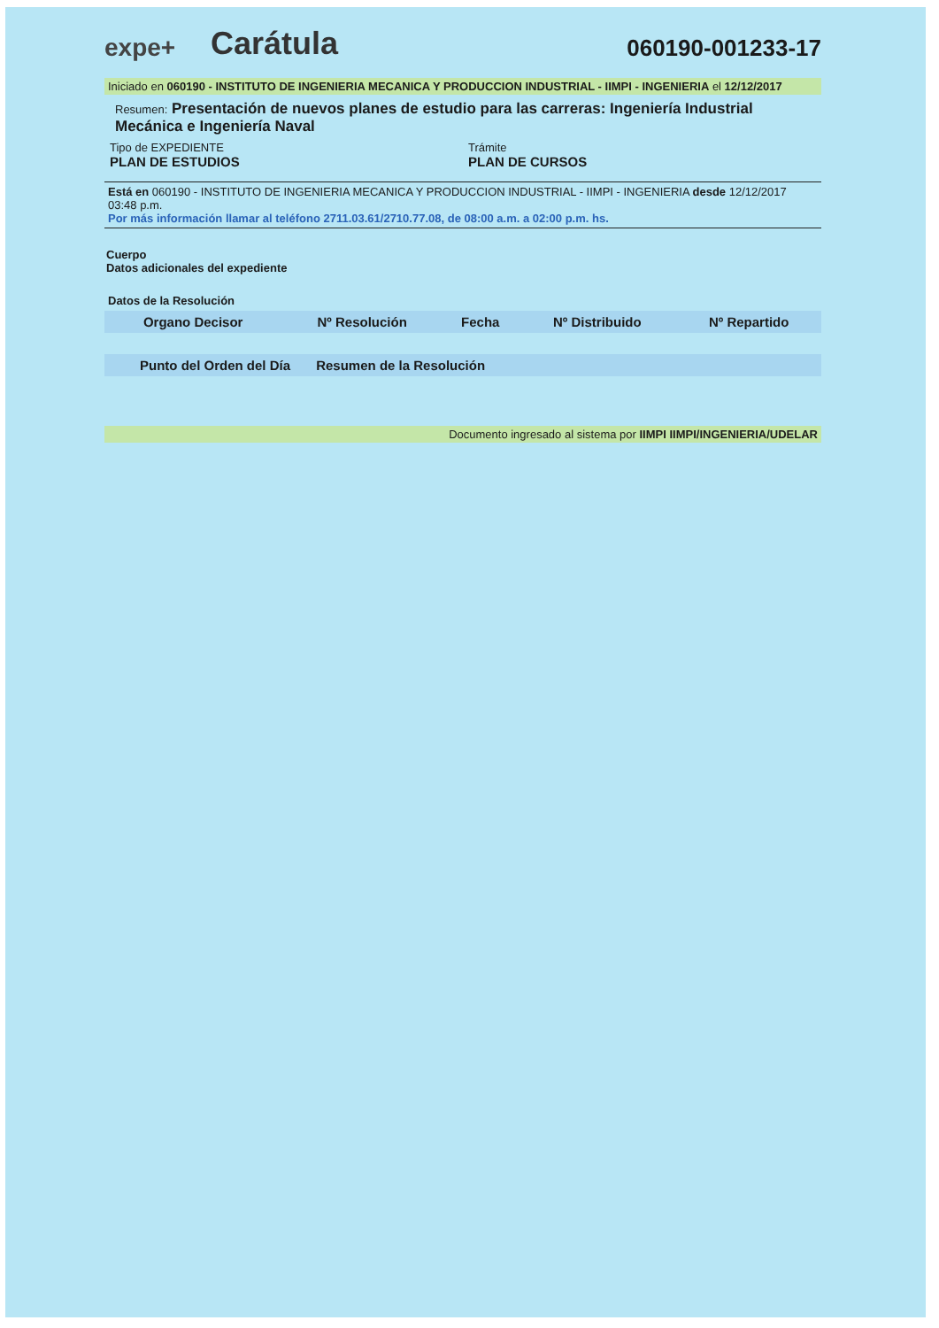expe+
Carátula
060190-001233-17
Iniciado en 060190 - INSTITUTO DE INGENIERIA MECANICA Y PRODUCCION INDUSTRIAL - IIMPI - INGENIERIA el 12/12/2017
Resumen: Presentación de nuevos planes de estudio para las carreras: Ingeniería Industrial Mecánica e Ingeniería Naval
Tipo de EXPEDIENTE
PLAN DE ESTUDIOS
Trámite
PLAN DE CURSOS
Está en 060190 - INSTITUTO DE INGENIERIA MECANICA Y PRODUCCION INDUSTRIAL - IIMPI - INGENIERIA desde 12/12/2017 03:48 p.m.
Por más información llamar al teléfono 2711.03.61/2710.77.08, de 08:00 a.m. a 02:00 p.m. hs.
Cuerpo
Datos adicionales del expediente
Datos de la Resolución
| Organo Decisor | Nº Resolución | Fecha | Nº Distribuido | Nº Repartido |
| --- | --- | --- | --- | --- |
| Punto del Orden del Día Resumen de la Resolución |
| --- |
Documento ingresado al sistema por IIMPI IIMPI/INGENIERIA/UDELAR